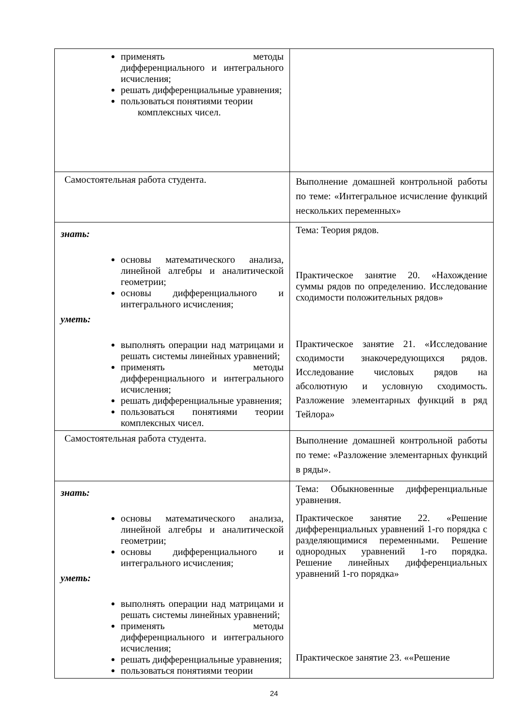| применять методы дифференциального и интегрального исчисления; решать дифференциальные уравнения; пользоваться понятиями теории комплексных чисел. | |
| Самостоятельная работа студента. | Выполнение домашней контрольной работы по теме: «Интегральное исчисление функций нескольких переменных» |
| знать: основы математического анализа, линейной алгебры и аналитической геометрии; основы дифференциального и интегрального исчисления; уметь: выполнять операции над матрицами и решать системы линейных уравнений; применять методы дифференциального и интегрального исчисления; решать дифференциальные уравнения; пользоваться понятиями теории комплексных чисел. | Тема: Теория рядов. Практическое занятие 20. «Нахождение суммы рядов по определению. Исследование сходимости положительных рядов» Практическое занятие 21. «Исследование сходимости знакочередующихся рядов. Исследование числовых рядов на абсолютную и условную сходимость. Разложение элементарных функций в ряд Тейлора» |
| Самостоятельная работа студента. | Выполнение домашней контрольной работы по теме: «Разложение элементарных функций в ряды». |
| знать: основы математического анализа, линейной алгебры и аналитической геометрии; основы дифференциального и интегрального исчисления; уметь: выполнять операции над матрицами и решать системы линейных уравнений; применять методы дифференциального и интегрального исчисления; решать дифференциальные уравнения; пользоваться понятиями теории | Тема: Обыкновенные дифференциальные уравнения. Практическое занятие 22. «Решение дифференциальных уравнений 1-го порядка с разделяющимися переменными. Решение однородных уравнений 1-го порядка. Решение линейных дифференциальных уравнений 1-го порядка» Практическое занятие 23. ««Решение |
24